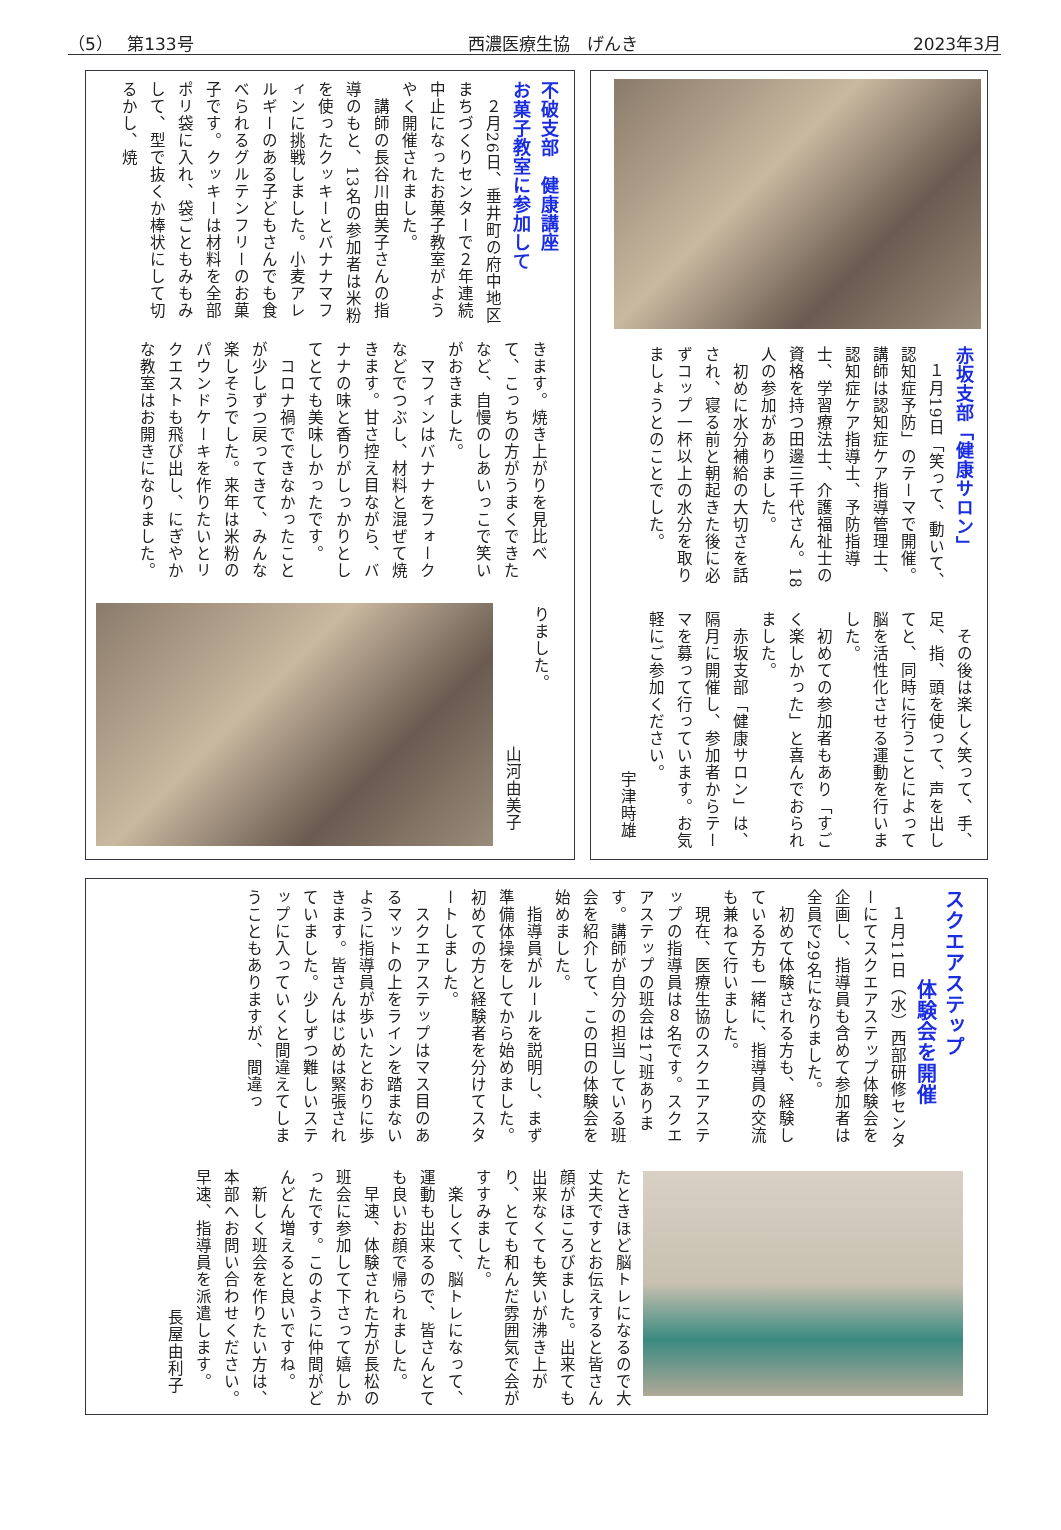（5）　 第133号 西濃医療生協　げんき 2023年3月
不破支部　健康講座
お菓子教室に参加して
　２月26日、垂井町の府中地区まちづくりセンターで２年連続中止になったお菓子教室がようやく開催されました。
　講師の長谷川由美子さんの指導のもと、13名の参加者は米粉を使ったクッキーとバナナマフィンに挑戦しました。小麦アレルギーのある子どもさんでも食べられるグルテンフリーのお菓子です。クッキーは材料を全部ポリ袋に入れ、袋ごともみもみして、型で抜くか棒状にして切るかし、焼
きます。焼き上がりを見比べて、こっちの方がうまくできたなど、自慢のしあいっこで笑いがおきました。
　マフィンはバナナをフォークなどでつぶし、材料と混ぜて焼きます。甘さ控え目ながら、バナナの味と香りがしっかりとしてとても美味しかったです。
　コロナ禍でできなかったことが少しずつ戻ってきて、みんな楽しそうでした。来年は米粉のパウンドケーキを作りたいとリクエストも飛び出し、にぎやかな教室はお開きになりました。
りました。
山河由美子
赤坂支部「健康サロン」
　１月19日「笑って、動いて、認知症予防」のテーマで開催。講師は認知症ケア指導管理士、認知症ケア指導士、予防指導士、学習療法士、介護福祉士の資格を持つ田邊三千代さん。18人の参加がありました。
　初めに水分補給の大切さを話され、寝る前と朝起きた後に必ずコップ一杯以上の水分を取りましょうとのことでした。
　その後は楽しく笑って、手、足、指、頭を使って、声を出してと、同時に行うことによって脳を活性化させる運動を行いました。
　初めての参加者もあり「すごく楽しかった」と喜んでおられました。
　赤坂支部「健康サロン」は、隔月に開催し、参加者からテーマを募って行っています。お気軽にご参加ください。
宇津時雄
スクエアステップ
体験会を開催
　１月11日（水）西部研修センターにてスクエアステップ体験会を企画し、指導員も含めて参加者は全員で29名になりました。
　初めて体験される方も、経験している方も一緒に、指導員の交流も兼ねて行いました。
　現在、医療生協のスクエアステップの指導員は８名です。スクエアステップの班会は17班あります。講師が自分の担当している班会を紹介して、この日の体験会を始めました。
　指導員がルールを説明し、まず準備体操をしてから始めました。初めての方と経験者を分けてスタートしました。
　スクエアステップはマス目のあるマットの上をラインを踏まないように指導員が歩いたとおりに歩きます。皆さんはじめは緊張されていました。少しずつ難しいステップに入っていくと間違えてしまうこともありますが、間違っ
たときほど脳トレになるので大丈夫ですとお伝えすると皆さん顔がほころびました。出来ても出来なくても笑いが沸き上がり、とても和んだ雰囲気で会がすすみました。
　楽しくて、脳トレになって、運動も出来るので、皆さんとても良いお顔で帰られました。
　早速、体験された方が長松の班会に参加して下さって嬉しかったです。このように仲間がどんどん増えると良いですね。
　新しく班会を作りたい方は、本部へお問い合わせください。早速、指導員を派遣します。
長屋由利子